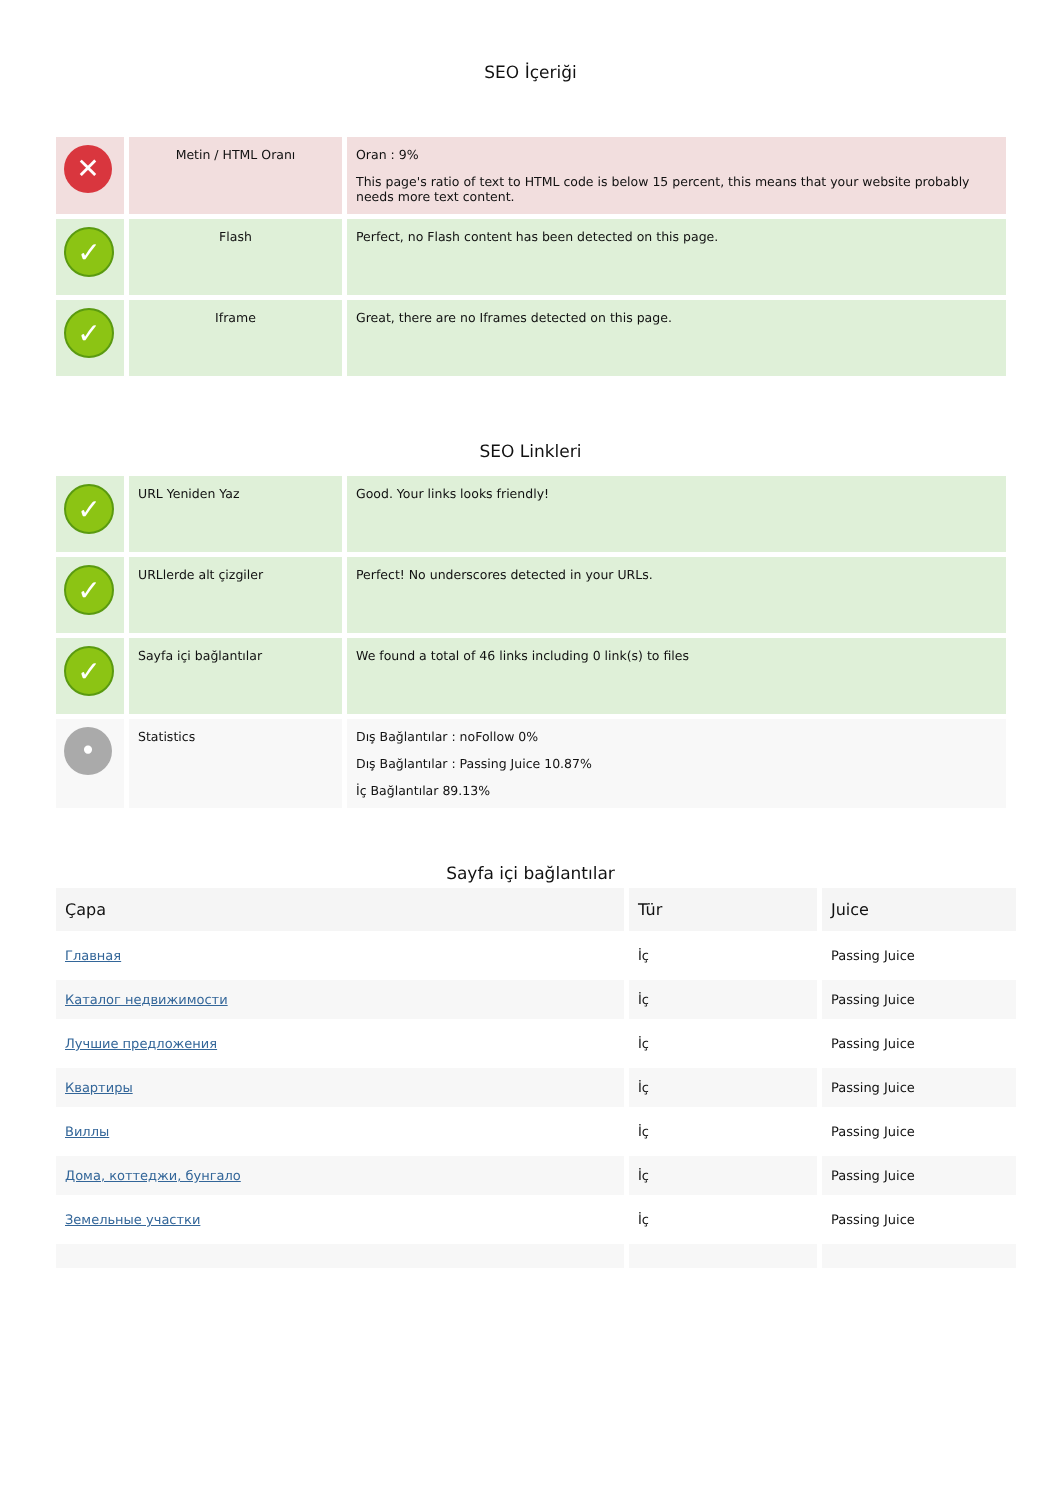SEO İçeriği
| ✕ | Metin / HTML Oranı | Oran : 9% This page's ratio of text to HTML code is below 15 percent, this means that your website probably needs more text content. |
| ✓ | Flash | Perfect, no Flash content has been detected on this page. |
| ✓ | Iframe | Great, there are no Iframes detected on this page. |
SEO Linkleri
| ✓ | URL Yeniden Yaz | Good. Your links looks friendly! |
| ✓ | URLlerde alt çizgiler | Perfect! No underscores detected in your URLs. |
| ✓ | Sayfa içi bağlantılar | We found a total of 46 links including 0 link(s) to files |
| • | Statistics | Dış Bağlantılar : noFollow 0% Dış Bağlantılar : Passing Juice 10.87% İç Bağlantılar 89.13% |
Sayfa içi bağlantılar
| Çapa | Tür | Juice |
| --- | --- | --- |
| Главная | İç | Passing Juice |
| Каталог недвижимости | İç | Passing Juice |
| Лучшие предложения | İç | Passing Juice |
| Квартиры | İç | Passing Juice |
| Виллы | İç | Passing Juice |
| Дома, коттеджи, бунгало | İç | Passing Juice |
| Земельные участки | İç | Passing Juice |